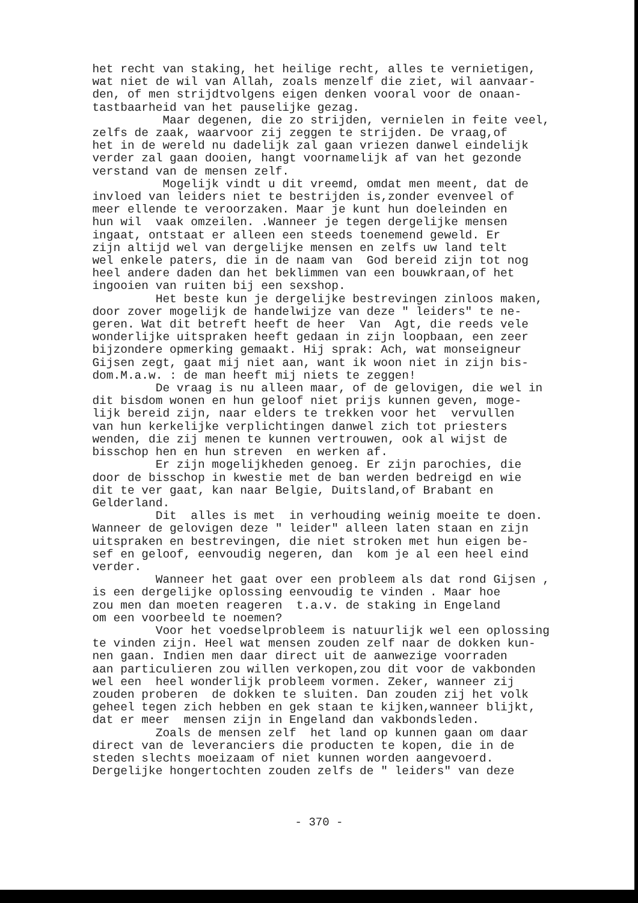het recht van staking, het heilige recht, alles te vernietigen, wat niet de wil van Allah, zoals menzelf die ziet, wil aanvaar- den, of men strijdtvolgens eigen denken vooral voor de onaan- tastbaarheid van het pauselijke gezag. Maar degenen, die zo strijden, vernielen in feite veel, zelfs de zaak, waarvoor zij zeggen te strijden. De vraag,of het in de wereld nu dadelijk zal gaan vriezen danwel eindelijk verder zal gaan dooien, hangt voornamelijk af van het gezonde verstand van de mensen zelf. Mogelijk vindt u dit vreemd, omdat men meent, dat de invloed van leiders niet te bestrijden is,zonder evenveel of meer ellende te veroorzaken. Maar je kunt hun doeleinden en hun wil vaak omzeilen. .Wanneer je tegen dergelijke mensen ingaat, ontstaat er alleen een steeds toenemend geweld. Er zijn altijd wel van dergelijke mensen en zelfs uw land telt wel enkele paters, die in de naam van God bereid zijn tot nog heel andere daden dan het beklimmen van een bouwkraan,of het ingooien van ruiten bij een sexshop. Het beste kun je dergelijke bestrevingen zinloos maken, door zover mogelijk de handelwijze van deze " leiders" te ne- geren. Wat dit betreft heeft de heer Van Agt, die reeds vele wonderlijke uitspraken heeft gedaan in zijn loopbaan, een zeer bijzondere opmerking gemaakt. Hij sprak: Ach, wat monseigneur Gijsen zegt, gaat mij niet aan, want ik woon niet in zijn bis- dom.M.a.w. : de man heeft mij niets te zeggen! De vraag is nu alleen maar, of de gelovigen, die wel in dit bisdom wonen en hun geloof niet prijs kunnen geven, moge- lijk bereid zijn, naar elders te trekken voor het vervullen van hun kerkelijke verplichtingen danwel zich tot priesters wenden, die zij menen te kunnen vertrouwen, ook al wijst de bisschop hen en hun streven en werken af. Er zijn mogelijkheden genoeg. Er zijn parochies, die door de bisschop in kwestie met de ban werden bedreigd en wie dit te ver gaat, kan naar Belgie, Duitsland,of Brabant en Gelderland. Dit alles is met in verhouding weinig moeite te doen. Wanneer de gelovigen deze " leider" alleen laten staan en zijn uitspraken en bestrevingen, die niet stroken met hun eigen be- sef en geloof, eenvoudig negeren, dan kom je al een heel eind verder. Wanneer het gaat over een probleem als dat rond Gijsen , is een dergelijke oplossing eenvoudig te vinden . Maar hoe zou men dan moeten reageren t.a.v. de staking in Engeland om een voorbeeld te noemen? Voor het voedselprobleem is natuurlijk wel een oplossing te vinden zijn. Heel wat mensen zouden zelf naar de dokken kun- nen gaan. Indien men daar direct uit de aanwezige voorraden aan particulieren zou willen verkopen,zou dit voor de vakbonden wel een heel wonderlijk probleem vormen. Zeker, wanneer zij zouden proberen de dokken te sluiten. Dan zouden zij het volk geheel tegen zich hebben en gek staan te kijken,wanneer blijkt, dat er meer mensen zijn in Engeland dan vakbondsleden. Zoals de mensen zelf het land op kunnen gaan om daar direct van de leveranciers die producten te kopen, die in de steden slechts moeizaam of niet kunnen worden aangevoerd. Dergelijke hongertochten zouden zelfs de " leiders" van deze
- 370 -